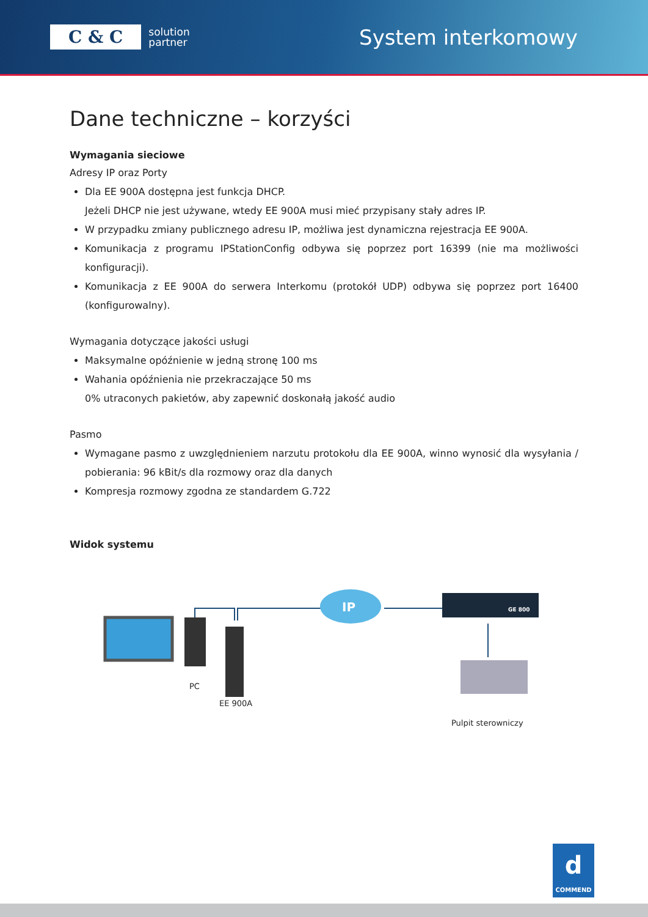C & C solution
partner
System interkomowy
Dane techniczne – korzyści
Wymagania sieciowe
Adresy IP oraz Porty
Dla EE 900A dostępna jest funkcja DHCP.
Jeżeli DHCP nie jest używane, wtedy EE 900A musi mieć przypisany stały adres IP.
W przypadku zmiany publicznego adresu IP, możliwa jest dynamiczna rejestracja EE 900A.
Komunikacja z programu IPStationConfig odbywa się poprzez port 16399 (nie ma możliwości konfiguracji).
Komunikacja z EE 900A do serwera Interkomu (protokół UDP) odbywa się poprzez port 16400 (konfigurowalny).
Wymagania dotyczące jakości usługi
Maksymalne opóźnienie w jedną stronę 100 ms
Wahania opóźnienia nie przekraczające 50 ms
0% utraconych pakietów, aby zapewnić doskonałą jakość audio
Pasmo
Wymagane pasmo z uwzględnieniem narzutu protokołu dla EE 900A, winno wynosić dla wysyłania / pobierania: 96 kBit/s dla rozmowy oraz dla danych
Kompresja rozmowy zgodna ze standardem G.722
Widok systemu
IP
GE 800
PC
EE 900A
Pulpit sterowniczy
d
COMMEND